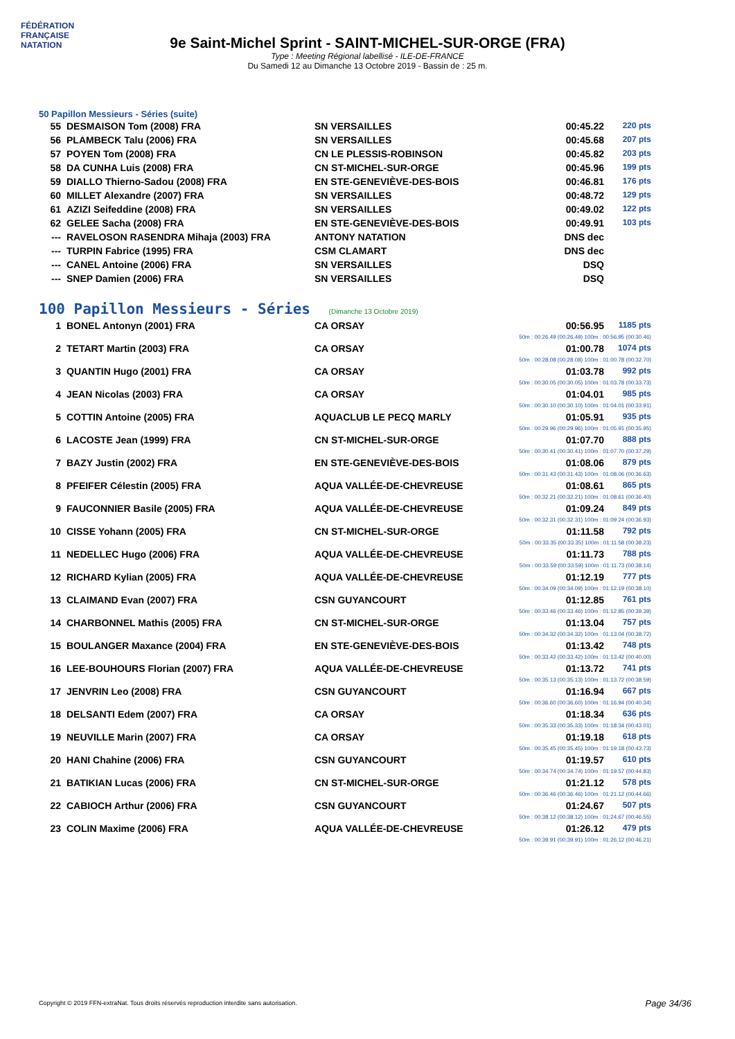FÉDÉRATION FRANÇAISE
NATATION
9e Saint-Michel Sprint - SAINT-MICHEL-SUR-ORGE (FRA)
Type : Meeting Régional labellisé - ILE-DE-FRANCE
Du Samedi 12 au Dimanche 13 Octobre 2019 - Bassin de : 25 m.
50 Papillon Messieurs - Séries (suite)
| 55 | DESMAISON Tom (2008) FRA | SN VERSAILLES | 00:45.22 | 220 pts |
| 56 | PLAMBECK Talu (2006) FRA | SN VERSAILLES | 00:45.68 | 207 pts |
| 57 | POYEN Tom (2008) FRA | CN LE PLESSIS-ROBINSON | 00:45.82 | 203 pts |
| 58 | DA CUNHA Luis (2008) FRA | CN ST-MICHEL-SUR-ORGE | 00:45.96 | 199 pts |
| 59 | DIALLO Thierno-Sadou (2008) FRA | EN STE-GENEVIÈVE-DES-BOIS | 00:46.81 | 176 pts |
| 60 | MILLET Alexandre (2007) FRA | SN VERSAILLES | 00:48.72 | 129 pts |
| 61 | AZIZI Seifeddine (2008) FRA | SN VERSAILLES | 00:49.02 | 122 pts |
| 62 | GELEE Sacha (2008) FRA | EN STE-GENEVIÈVE-DES-BOIS | 00:49.91 | 103 pts |
| --- | RAVELOSON RASENDRA Mihaja (2003) FRA | ANTONY NATATION | DNS dec | |
| --- | TURPIN Fabrice (1995) FRA | CSM CLAMART | DNS dec | |
| --- | CANEL Antoine (2006) FRA | SN VERSAILLES | DSQ | |
| --- | SNEP Damien (2006) FRA | SN VERSAILLES | DSQ | |
100 Papillon Messieurs - Séries (Dimanche 13 Octobre 2019)
| 1 | BONEL Antonyn (2001) FRA | CA ORSAY | 00:56.95 | 1185 pts |
| 50m : 00:26.49 (00:26.49) 100m : 00:56.95 (00:30.46) | | | | |
| 2 | TETART Martin (2003) FRA | CA ORSAY | 01:00.78 | 1074 pts |
| 50m : 00:28.08 (00:28.08) 100m : 01:00.78 (00:32.70) | | | | |
| 3 | QUANTIN Hugo (2001) FRA | CA ORSAY | 01:03.78 | 992 pts |
| 50m : 00:30.05 (00:30.05) 100m : 01:03.78 (00:33.73) | | | | |
| 4 | JEAN Nicolas (2003) FRA | CA ORSAY | 01:04.01 | 985 pts |
| 50m : 00:30.10 (00:30.10) 100m : 01:04.01 (00:33.91) | | | | |
| 5 | COTTIN Antoine (2005) FRA | AQUACLUB LE PECQ MARLY | 01:05.91 | 935 pts |
| 50m : 00:29.96 (00:29.96) 100m : 01:05.91 (00:35.95) | | | | |
| 6 | LACOSTE Jean (1999) FRA | CN ST-MICHEL-SUR-ORGE | 01:07.70 | 888 pts |
| 50m : 00:30.41 (00:30.41) 100m : 01:07.70 (00:37.29) | | | | |
| 7 | BAZY Justin (2002) FRA | EN STE-GENEVIÈVE-DES-BOIS | 01:08.06 | 879 pts |
| 50m : 00:31.43 (00:31.43) 100m : 01:08.06 (00:36.63) | | | | |
| 8 | PFEIFER Célestin (2005) FRA | AQUA VALLÉE-DE-CHEVREUSE | 01:08.61 | 865 pts |
| 50m : 00:32.21 (00:32.21) 100m : 01:08.61 (00:36.40) | | | | |
| 9 | FAUCONNIER Basile (2005) FRA | AQUA VALLÉE-DE-CHEVREUSE | 01:09.24 | 849 pts |
| 50m : 00:32.31 (00:32.31) 100m : 01:09.24 (00:36.93) | | | | |
| 10 | CISSE Yohann (2005) FRA | CN ST-MICHEL-SUR-ORGE | 01:11.58 | 792 pts |
| 50m : 00:33.35 (00:33.35) 100m : 01:11.58 (00:38.23) | | | | |
| 11 | NEDELLEC Hugo (2006) FRA | AQUA VALLÉE-DE-CHEVREUSE | 01:11.73 | 788 pts |
| 50m : 00:33.59 (00:33.59) 100m : 01:11.73 (00:38.14) | | | | |
| 12 | RICHARD Kylian (2005) FRA | AQUA VALLÉE-DE-CHEVREUSE | 01:12.19 | 777 pts |
| 50m : 00:34.09 (00:34.09) 100m : 01:12.19 (00:38.10) | | | | |
| 13 | CLAIMAND Evan (2007) FRA | CSN GUYANCOURT | 01:12.85 | 761 pts |
| 50m : 00:33.46 (00:33.46) 100m : 01:12.85 (00:39.39) | | | | |
| 14 | CHARBONNEL Mathis (2005) FRA | CN ST-MICHEL-SUR-ORGE | 01:13.04 | 757 pts |
| 50m : 00:34.32 (00:34.32) 100m : 01:13.04 (00:38.72) | | | | |
| 15 | BOULANGER Maxance (2004) FRA | EN STE-GENEVIÈVE-DES-BOIS | 01:13.42 | 748 pts |
| 50m : 00:33.42 (00:33.42) 100m : 01:13.42 (00:40.00) | | | | |
| 16 | LEE-BOUHOURS Florian (2007) FRA | AQUA VALLÉE-DE-CHEVREUSE | 01:13.72 | 741 pts |
| 50m : 00:35.13 (00:35.13) 100m : 01:13.72 (00:38.59) | | | | |
| 17 | JENVRIN Leo (2008) FRA | CSN GUYANCOURT | 01:16.94 | 667 pts |
| 50m : 00:36.60 (00:36.60) 100m : 01:16.94 (00:40.34) | | | | |
| 18 | DELSANTI Edem (2007) FRA | CA ORSAY | 01:18.34 | 636 pts |
| 50m : 00:35.33 (00:35.33) 100m : 01:18.34 (00:43.01) | | | | |
| 19 | NEUVILLE Marin (2007) FRA | CA ORSAY | 01:19.18 | 618 pts |
| 50m : 00:35.45 (00:35.45) 100m : 01:19.18 (00:43.73) | | | | |
| 20 | HANI Chahine (2006) FRA | CSN GUYANCOURT | 01:19.57 | 610 pts |
| 50m : 00:34.74 (00:34.74) 100m : 01:19.57 (00:44.83) | | | | |
| 21 | BATIKIAN Lucas (2006) FRA | CN ST-MICHEL-SUR-ORGE | 01:21.12 | 578 pts |
| 50m : 00:36.46 (00:36.46) 100m : 01:21.12 (00:44.66) | | | | |
| 22 | CABIOCH Arthur (2006) FRA | CSN GUYANCOURT | 01:24.67 | 507 pts |
| 50m : 00:38.12 (00:38.12) 100m : 01:24.67 (00:46.55) | | | | |
| 23 | COLIN Maxime (2006) FRA | AQUA VALLÉE-DE-CHEVREUSE | 01:26.12 | 479 pts |
| 50m : 00:39.91 (00:39.91) 100m : 01:26.12 (00:46.21) | | | | |
Copyright © 2019 FFN-extraNat. Tous droits réservés reproduction interdite sans autorisation.
Page 34/36